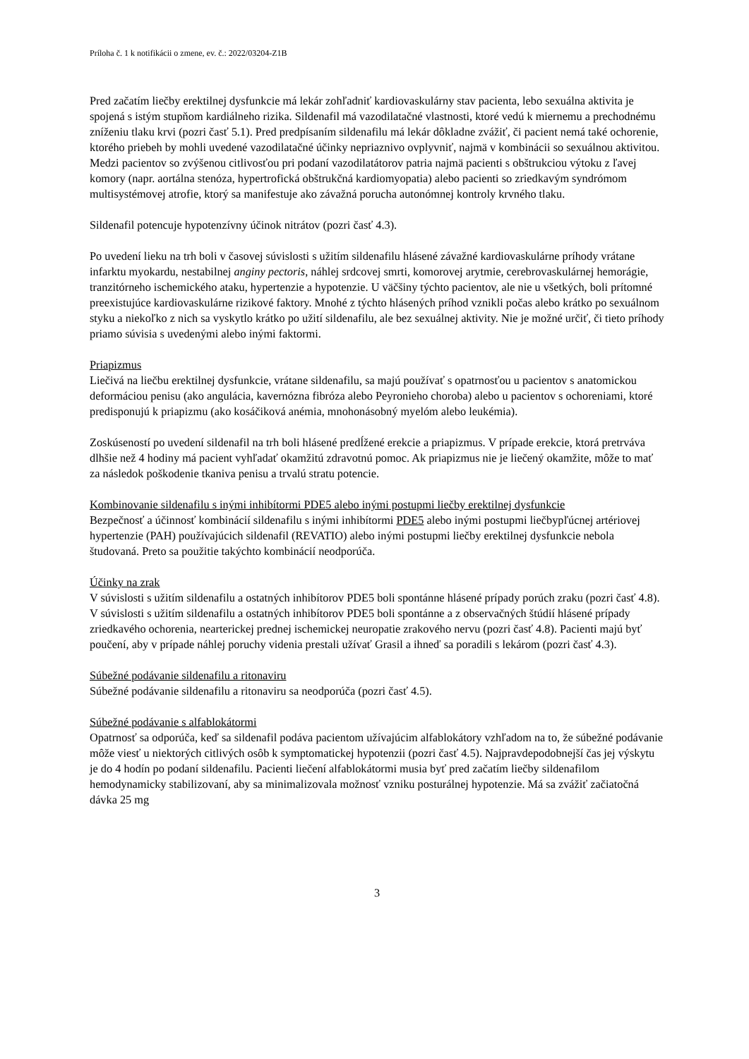Príloha č. 1 k notifikácii o zmene, ev. č.: 2022/03204-Z1B
Pred začatím liečby erektilnej dysfunkcie má lekár zohľadniť kardiovaskulárny stav pacienta, lebo sexuálna aktivita je spojená s istým stupňom kardiálneho rizika. Sildenafil má vazodilatačné vlastnosti, ktoré vedú k miernemu a prechodnému zníženiu tlaku krvi (pozri časť 5.1). Pred predpísaním sildenafilu má lekár dôkladne zvážiť, či pacient nemá také ochorenie, ktorého priebeh by mohli uvedené vazodilatačné účinky nepriaznivo ovplyvniť, najmä v kombinácii so sexuálnou aktivitou. Medzi pacientov so zvýšenou citlivosťou pri podaní vazodilatátorov patria najmä pacienti s obštrukciou výtoku z ľavej komory (napr. aortálna stenóza, hypertrofická obštrukčná kardiomyopatia) alebo pacienti so zriedkavým syndrómom multisystémovej atrofie, ktorý sa manifestuje ako závažná porucha autonómnej kontroly krvného tlaku.
Sildenafil potencuje hypotenzívny účinok nitrátov (pozri časť 4.3).
Po uvedení lieku na trh boli v časovej súvislosti s užitím sildenafilu hlásené závažné kardiovaskulárne príhody vrátane infarktu myokardu, nestabilnej anginy pectoris, náhlej srdcovej smrti, komorovej arytmie, cerebrovaskulárnej hemorágie, tranzitórneho ischemického ataku, hypertenzie a hypotenzie. U väčšiny týchto pacientov, ale nie u všetkých, boli prítomné preexistujúce kardiovaskulárne rizikové faktory. Mnohé z týchto hlásených príhod vznikli počas alebo krátko po sexuálnom styku a niekoľko z nich sa vyskytlo krátko po užití sildenafilu, ale bez sexuálnej aktivity. Nie je možné určiť, či tieto príhody priamo súvisia s uvedenými alebo inými faktormi.
Priapizmus
Liečivá na liečbu erektilnej dysfunkcie, vrátane sildenafilu, sa majú používať s opatrnosťou u pacientov s anatomickou deformáciou penisu (ako angulácia, kavernózna fibróza alebo Peyronieho choroba) alebo u pacientov s ochoreniami, ktoré predisponujú k priapizmu (ako kosáčiková anémia, mnohonásobný myelóm alebo leukémia).
Zoskúseností po uvedení sildenafil na trh boli hlásené predĺžené erekcie a priapizmus. V prípade erekcie, ktorá pretrváva dlhšie než 4 hodiny má pacient vyhľadať okamžitú zdravotnú pomoc. Ak priapizmus nie je liečený okamžite, môže to mať za následok poškodenie tkaniva penisu a trvalú stratu potencie.
Kombinovanie sildenafilu s inými inhibítormi PDE5 alebo inými postupmi liečby erektilnej dysfunkcie
Bezpečnosť a účinnosť kombinácií sildenafilu s inými inhibítormi PDE5 alebo inými postupmi liečbypľúcnej artériovej hypertenzie (PAH) používajúcich sildenafil (REVATIO) alebo inými postupmi liečby erektilnej dysfunkcie nebola študovaná. Preto sa použitie takýchto kombinácií neodporúča.
Účinky na zrak
V súvislosti s užitím sildenafilu a ostatných inhibítorov PDE5 boli spontánne hlásené prípady porúch zraku (pozri časť 4.8). V súvislosti s užitím sildenafilu a ostatných inhibítorov PDE5 boli spontánne a z observačných štúdií hlásené prípady zriedkavého ochorenia, nearterickej prednej ischemickej neuropatie zrakového nervu (pozri časť 4.8). Pacienti majú byť poučení, aby v prípade náhlej poruchy videnia prestali užívať Grasil a ihneď sa poradili s lekárom (pozri časť 4.3).
Súbežné podávanie sildenafilu a ritonaviru
Súbežné podávanie sildenafilu a ritonaviru sa neodporúča (pozri časť 4.5).
Súbežné podávanie s alfablokátormi
Opatrnosť sa odporúča, keď sa sildenafil podáva pacientom užívajúcim alfablokátory vzhľadom na to, že súbežné podávanie môže viesť u niektorých citlivých osôb k symptomatickej hypotenzii (pozri časť 4.5). Najpravdepodobnejší čas jej výskytu je do 4 hodín po podaní sildenafilu. Pacienti liečení alfablokátormi musia byť pred začatím liečby sildenafilom hemodynamicky stabilizovaní, aby sa minimalizovala možnosť vzniku posturálnej hypotenzie. Má sa zvážiť začiatočná dávka 25 mg
3